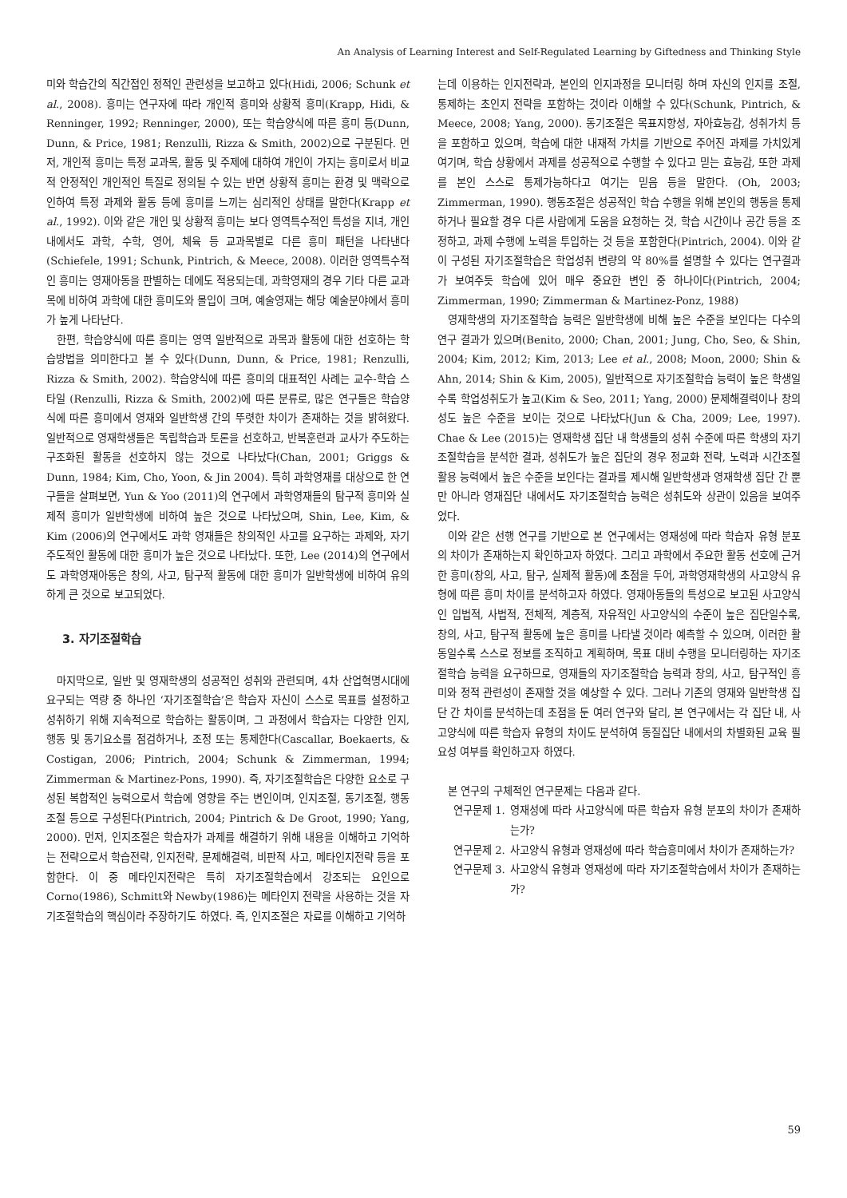An Analysis of Learning Interest and Self-Regulated Learning by Giftedness and Thinking Style
미와 학습간의 직간접인 정적인 관련성을 보고하고 있다(Hidi, 2006; Schunk et al., 2008). 흥미는 연구자에 따라 개인적 흥미와 상황적 흥미(Krapp, Hidi, & Renninger, 1992; Renninger, 2000), 또는 학습양식에 따른 흥미 등(Dunn, Dunn, & Price, 1981; Renzulli, Rizza & Smith, 2002)으로 구분된다. 먼저, 개인적 흥미는 특정 교과목, 활동 및 주제에 대하여 개인이 가지는 흥미로서 비교적 안정적인 개인적인 특질로 정의될 수 있는 반면 상황적 흥미는 환경 및 맥락으로 인하여 특정 과제와 활동 등에 흥미를 느끼는 심리적인 상태를 말한다(Krapp et al., 1992). 이와 같은 개인 및 상황적 흥미는 보다 영역특수적인 특성을 지녀, 개인 내에서도 과학, 수학, 영어, 체육 등 교과목별로 다른 흥미 패턴을 나타낸다(Schiefele, 1991; Schunk, Pintrich, & Meece, 2008). 이러한 영역특수적인 흥미는 영재아동을 판별하는 데에도 적용되는데, 과학영재의 경우 기타 다른 교과목에 비하여 과학에 대한 흥미도와 몰입이 크며, 예술영재는 해당 예술분야에서 흥미가 높게 나타난다.
한편, 학습양식에 따른 흥미는 영역 일반적으로 과목과 활동에 대한 선호하는 학습방법을 의미한다고 볼 수 있다(Dunn, Dunn, & Price, 1981; Renzulli, Rizza & Smith, 2002). 학습양식에 따른 흥미의 대표적인 사례는 교수-학습 스타일 (Renzulli, Rizza & Smith, 2002)에 따른 분류로, 많은 연구들은 학습양식에 따른 흥미에서 영재와 일반학생 간의 뚜렷한 차이가 존재하는 것을 밝혀왔다. 일반적으로 영재학생들은 독립학습과 토론을 선호하고, 반복훈련과 교사가 주도하는 구조화된 활동을 선호하지 않는 것으로 나타났다(Chan, 2001; Griggs & Dunn, 1984; Kim, Cho, Yoon, & Jin 2004). 특히 과학영재를 대상으로 한 연구들을 살펴보면, Yun & Yoo (2011)의 연구에서 과학영재들의 탐구적 흥미와 실제적 흥미가 일반학생에 비하여 높은 것으로 나타났으며, Shin, Lee, Kim, & Kim (2006)의 연구에서도 과학 영재들은 창의적인 사고를 요구하는 과제와, 자기주도적인 활동에 대한 흥미가 높은 것으로 나타났다. 또한, Lee (2014)의 연구에서도 과학영재아동은 창의, 사고, 탐구적 활동에 대한 흥미가 일반학생에 비하여 유의하게 큰 것으로 보고되었다.
3. 자기조절학습
마지막으로, 일반 및 영재학생의 성공적인 성취와 관련되며, 4차 산업혁명시대에 요구되는 역량 중 하나인 ‘자기조절학습’은 학습자 자신이 스스로 목표를 설정하고 성취하기 위해 지속적으로 학습하는 활동이며, 그 과정에서 학습자는 다양한 인지, 행동 및 동기요소를 점검하거나, 조정 또는 통제한다(Cascallar, Boekaerts, & Costigan, 2006; Pintrich, 2004; Schunk & Zimmerman, 1994; Zimmerman & Martinez-Pons, 1990). 즉, 자기조절학습은 다양한 요소로 구성된 복합적인 능력으로서 학습에 영향을 주는 변인이며, 인지조절, 동기조절, 행동조절 등으로 구성된다(Pintrich, 2004; Pintrich & De Groot, 1990; Yang, 2000). 먼저, 인지조절은 학습자가 과제를 해결하기 위해 내용을 이해하고 기억하는 전략으로서 학습전략, 인지전략, 문제해결력, 비판적 사고, 메타인지전략 등을 포함한다. 이 중 메타인지전략은 특히 자기조절학습에서 강조되는 요인으로 Corno(1986), Schmitt와 Newby(1986)는 메타인지 전략을 사용하는 것을 자기조절학습의 핵심이라 주장하기도 하였다. 즉, 인지조절은 자료를 이해하고 기억하
는데 이용하는 인지전략과, 본인의 인지과정을 모니터링 하며 자신의 인지를 조절, 통제하는 초인지 전략을 포함하는 것이라 이해할 수 있다(Schunk, Pintrich, & Meece, 2008; Yang, 2000). 동기조절은 목표지향성, 자아효능감, 성취가치 등을 포함하고 있으며, 학습에 대한 내재적 가치를 기반으로 주어진 과제를 가치있게 여기며, 학습 상황에서 과제를 성공적으로 수행할 수 있다고 믿는 효능감, 또한 과제를 본인 스스로 통제가능하다고 여기는 믿음 등을 말한다. (Oh, 2003; Zimmerman, 1990). 행동조절은 성공적인 학습 수행을 위해 본인의 행동을 통제하거나 필요할 경우 다른 사람에게 도움을 요청하는 것, 학습 시간이나 공간 등을 조정하고, 과제 수행에 노력을 투입하는 것 등을 포함한다(Pintrich, 2004). 이와 같이 구성된 자기조절학습은 학업성취 변량의 약 80%를 설명할 수 있다는 연구결과가 보여주듯 학습에 있어 매우 중요한 변인 중 하나이다(Pintrich, 2004; Zimmerman, 1990; Zimmerman & Martinez-Ponz, 1988)
영재학생의 자기조절학습 능력은 일반학생에 비해 높은 수준을 보인다는 다수의 연구 결과가 있으며(Benito, 2000; Chan, 2001; Jung, Cho, Seo, & Shin, 2004; Kim, 2012; Kim, 2013; Lee et al., 2008; Moon, 2000; Shin & Ahn, 2014; Shin & Kim, 2005), 일반적으로 자기조절학습 능력이 높은 학생일수록 학업성취도가 높고(Kim & Seo, 2011; Yang, 2000) 문제해결력이나 창의성도 높은 수준을 보이는 것으로 나타났다(Jun & Cha, 2009; Lee, 1997). Chae & Lee (2015)는 영재학생 집단 내 학생들의 성취 수준에 따른 학생의 자기조절학습을 분석한 결과, 성취도가 높은 집단의 경우 정교화 전략, 노력과 시간조절 활용 능력에서 높은 수준을 보인다는 결과를 제시해 일반학생과 영재학생 집단 간 뿐만 아니라 영재집단 내에서도 자기조절학습 능력은 성취도와 상관이 있음을 보여주었다.
이와 같은 선행 연구를 기반으로 본 연구에서는 영재성에 따라 학습자 유형 분포의 차이가 존재하는지 확인하고자 하였다. 그리고 과학에서 주요한 활동 선호에 근거한 흥미(창의, 사고, 탐구, 실제적 활동)에 초점을 두어, 과학영재학생의 사고양식 유형에 따른 흥미 차이를 분석하고자 하였다. 영재아동들의 특성으로 보고된 사고양식인 입법적, 사법적, 전체적, 계층적, 자유적인 사고양식의 수준이 높은 집단일수록, 창의, 사고, 탐구적 활동에 높은 흥미를 나타낼 것이라 예측할 수 있으며, 이러한 활동일수록 스스로 정보를 조직하고 계획하며, 목표 대비 수행을 모니터링하는 자기조절학습 능력을 요구하므로, 영재들의 자기조절학습 능력과 창의, 사고, 탐구적인 흥미와 정적 관련성이 존재할 것을 예상할 수 있다. 그러나 기존의 영재와 일반학생 집단 간 차이를 분석하는데 초점을 둔 여러 연구와 달리, 본 연구에서는 각 집단 내, 사고양식에 따른 학습자 유형의 차이도 분석하여 동질집단 내에서의 차별화된 교육 필요성 여부를 확인하고자 하였다.
본 연구의 구체적인 연구문제는 다음과 같다.
연구문제 1. 영재성에 따라 사고양식에 따른 학습자 유형 분포의 차이가 존재하는가?
연구문제 2. 사고양식 유형과 영재성에 따라 학습흥미에서 차이가 존재하는가?
연구문제 3. 사고양식 유형과 영재성에 따라 자기조절학습에서 차이가 존재하는가?
59